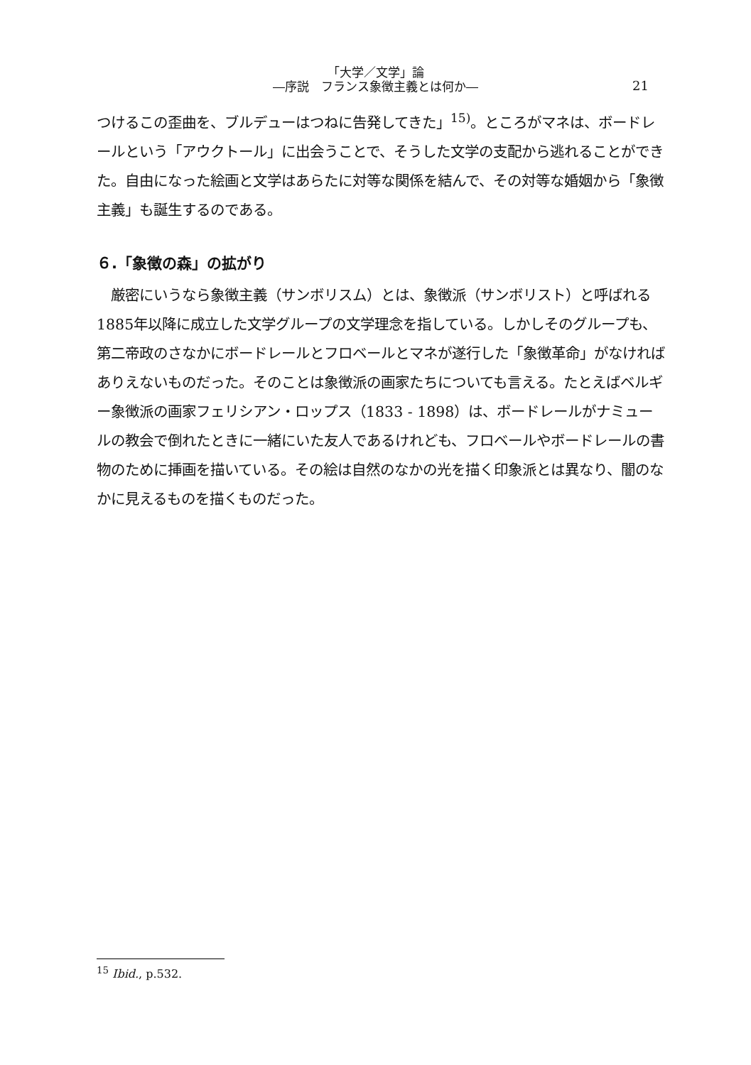「大学／文学」論
―序説　フランス象徴主義とは何か―
21
つけるこの歪曲を、ブルデューはつねに告発してきた」<sup>15)</sup>。ところがマネは、ボードレールという「アウクトール」に出会うことで、そうした文学の支配から逃れることができた。自由になった絵画と文学はあらたに対等な関係を結んで、その対等な婚姻から「象徴主義」も誕生するのである。
６.「象徴の森」の拡がり
　厳密にいうなら象徴主義（サンボリスム）とは、象徴派（サンボリスト）と呼ばれる1885年以降に成立した文学グループの文学理念を指している。しかしそのグループも、第二帝政のさなかにボードレールとフロベールとマネが遂行した「象徴革命」がなければありえないものだった。そのことは象徴派の画家たちについても言える。たとえばベルギー象徴派の画家フェリシアン・ロップス（1833 - 1898）は、ボードレールがナミュールの教会で倒れたときに一緒にいた友人であるけれども、フロベールやボードレールの書物のために挿画を描いている。その絵は自然のなかの光を描く印象派とは異なり、闇のなかに見えるものを描くものだった。
<sup>15</sup> Ibid., p.532.